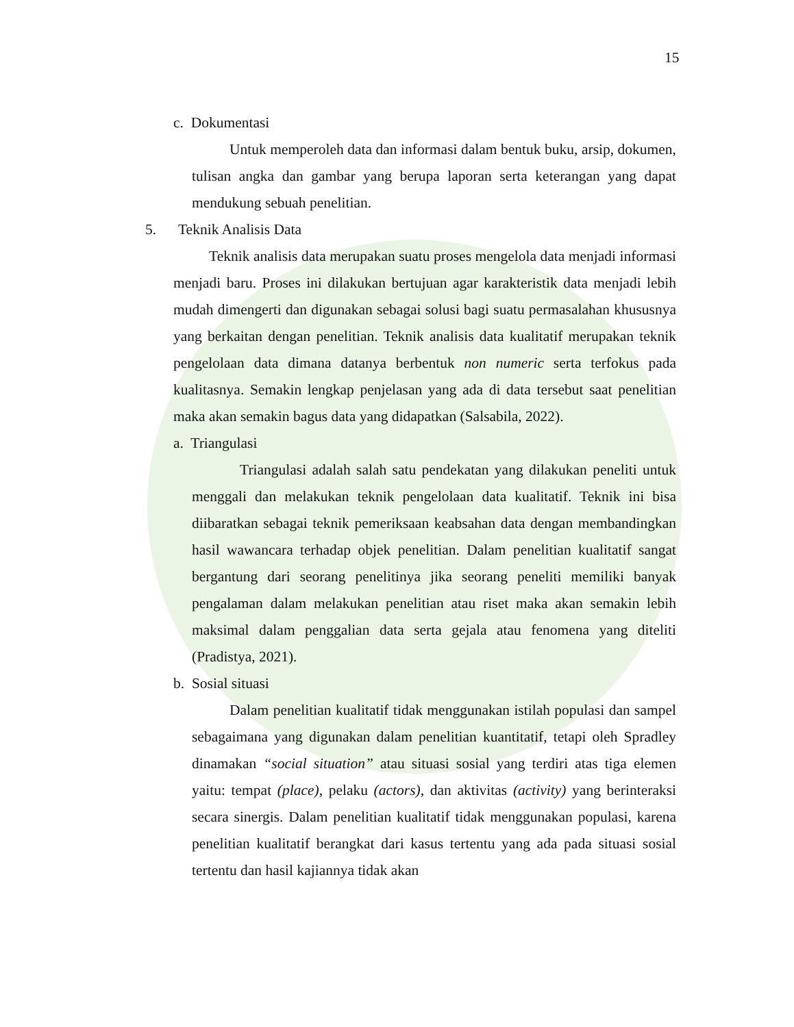15
c. Dokumentasi
Untuk memperoleh data dan informasi dalam bentuk buku, arsip, dokumen, tulisan angka dan gambar yang berupa laporan serta keterangan yang dapat mendukung sebuah penelitian.
5. Teknik Analisis Data
Teknik analisis data merupakan suatu proses mengelola data menjadi informasi menjadi baru. Proses ini dilakukan bertujuan agar karakteristik data menjadi lebih mudah dimengerti dan digunakan sebagai solusi bagi suatu permasalahan khususnya yang berkaitan dengan penelitian. Teknik analisis data kualitatif merupakan teknik pengelolaan data dimana datanya berbentuk non numeric serta terfokus pada kualitasnya. Semakin lengkap penjelasan yang ada di data tersebut saat penelitian maka akan semakin bagus data yang didapatkan (Salsabila, 2022).
a. Triangulasi
Triangulasi adalah salah satu pendekatan yang dilakukan peneliti untuk menggali dan melakukan teknik pengelolaan data kualitatif. Teknik ini bisa diibaratkan sebagai teknik pemeriksaan keabsahan data dengan membandingkan hasil wawancara terhadap objek penelitian. Dalam penelitian kualitatif sangat bergantung dari seorang penelitinya jika seorang peneliti memiliki banyak pengalaman dalam melakukan penelitian atau riset maka akan semakin lebih maksimal dalam penggalian data serta gejala atau fenomena yang diteliti (Pradistya, 2021).
b. Sosial situasi
Dalam penelitian kualitatif tidak menggunakan istilah populasi dan sampel sebagaimana yang digunakan dalam penelitian kuantitatif, tetapi oleh Spradley dinamakan “social situation” atau situasi sosial yang terdiri atas tiga elemen yaitu: tempat (place), pelaku (actors), dan aktivitas (activity) yang berinteraksi secara sinergis. Dalam penelitian kualitatif tidak menggunakan populasi, karena penelitian kualitatif berangkat dari kasus tertentu yang ada pada situasi sosial tertentu dan hasil kajiannya tidak akan